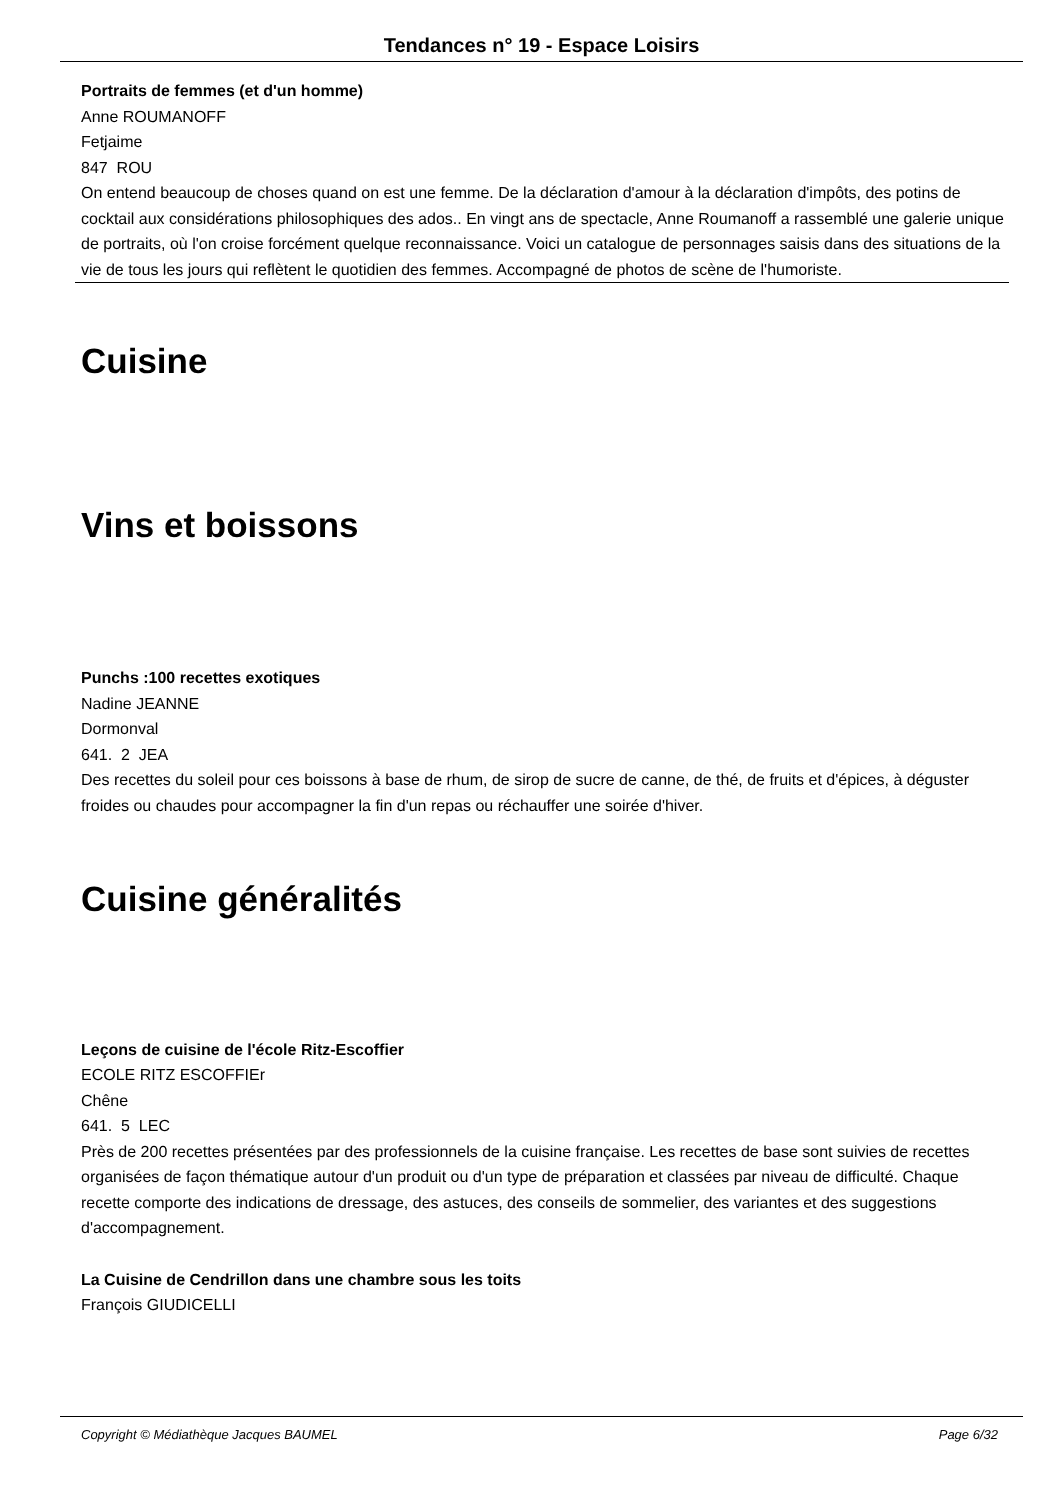Tendances n° 19 - Espace Loisirs
Portraits de femmes (et d'un homme)
Anne ROUMANOFF
Fetjaime
847 ROU
On entend beaucoup de choses quand on est une femme. De la déclaration d'amour à la déclaration d'impôts, des potins de cocktail aux considérations philosophiques des ados.. En vingt ans de spectacle, Anne Roumanoff a rassemblé une galerie unique de portraits, où l'on croise forcément quelque reconnaissance. Voici un catalogue de personnages saisis dans des situations de la vie de tous les jours qui reflètent le quotidien des femmes. Accompagné de photos de scène de l'humoriste.
Cuisine
Vins et boissons
Punchs :100 recettes exotiques
Nadine JEANNE
Dormonval
641. 2 JEA
Des recettes du soleil pour ces boissons à base de rhum, de sirop de sucre de canne, de thé, de fruits et d'épices, à déguster froides ou chaudes pour accompagner la fin d'un repas ou réchauffer une soirée d'hiver.
Cuisine généralités
Leçons de cuisine de l'école Ritz-Escoffier
ECOLE RITZ ESCOFFIEr
Chêne
641. 5 LEC
Près de 200 recettes présentées par des professionnels de la cuisine française. Les recettes de base sont suivies de recettes organisées de façon thématique autour d'un produit ou d'un type de préparation et classées par niveau de difficulté. Chaque recette comporte des indications de dressage, des astuces, des conseils de sommelier, des variantes et des suggestions d'accompagnement.
La Cuisine de Cendrillon dans une chambre sous les toits
François GIUDICELLI
Copyright © Médiathèque Jacques BAUMEL Page 6/32